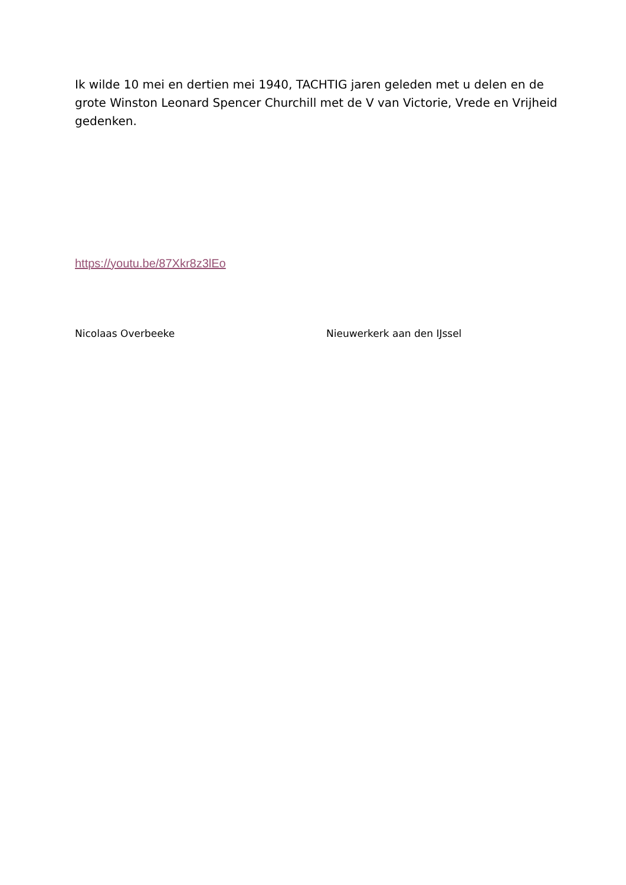Ik wilde 10 mei en dertien mei 1940, TACHTIG jaren geleden met u delen en de grote Winston Leonard Spencer Churchill met de V van Victorie, Vrede en Vrijheid gedenken.
https://youtu.be/87Xkr8z3lEo
Nicolaas Overbeeke Nieuwerkerk aan den IJssel